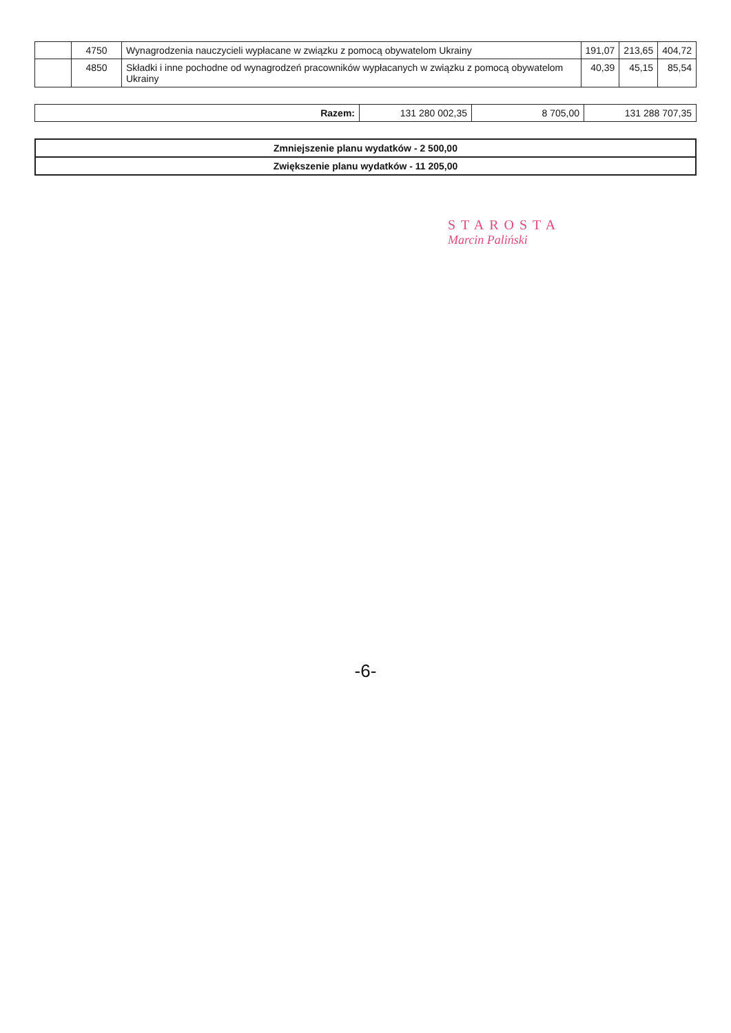| | 4750 | Wynagrodzenia nauczycieli wypłacane w związku z pomocą obywatelom Ukrainy | 191,07 | 213,65 | 404,72 |
| | 4850 | Składki i inne pochodne od wynagrodzeń pracowników wypłacanych w związku z pomocą obywatelom Ukrainy | 40,39 | 45,15 | 85,54 |
| Razem: | 131 280 002,35 | 8 705,00 | 131 288 707,35 |
| Zmniejszenie planu wydatków - 2 500,00 |
| Zwiększenie planu wydatków - 11 205,00 |
STAROSTA
Marcin Paliński
-6-